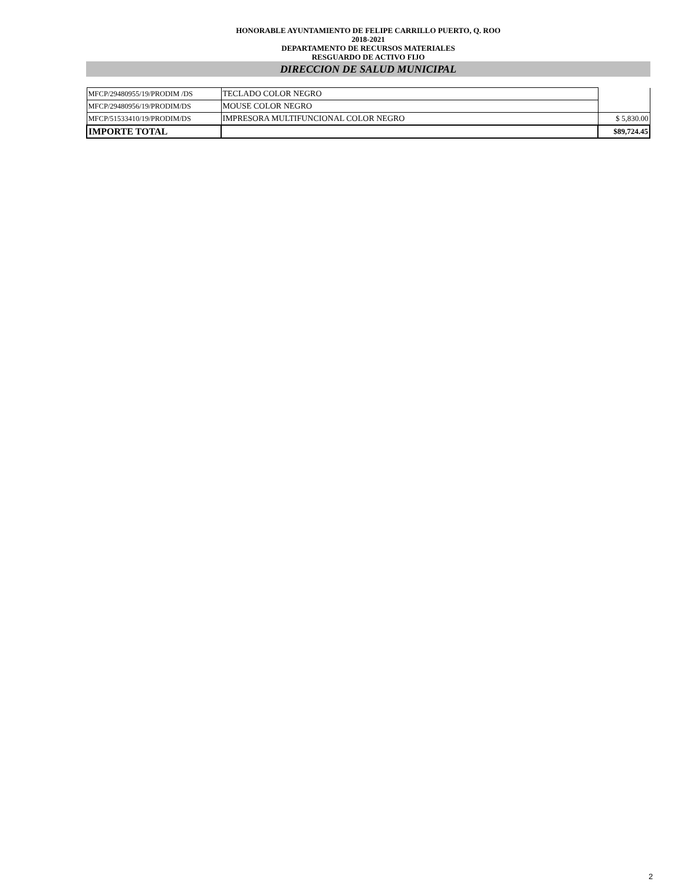HONORABLE AYUNTAMIENTO DE FELIPE CARRILLO PUERTO, Q. ROO
2018-2021
DEPARTAMENTO DE RECURSOS MATERIALES
RESGUARDO DE ACTIVO FIJO
DIRECCION DE SALUD MUNICIPAL
| MFCP/29480955/19/PRODIM /DS | TECLADO COLOR NEGRO | |
| MFCP/29480956/19/PRODIM/DS | MOUSE COLOR NEGRO | |
| MFCP/51533410/19/PRODIM/DS | IMPRESORA MULTIFUNCIONAL COLOR NEGRO | $ 5,830.00 |
| IMPORTE TOTAL | | $89,724.45 |
2